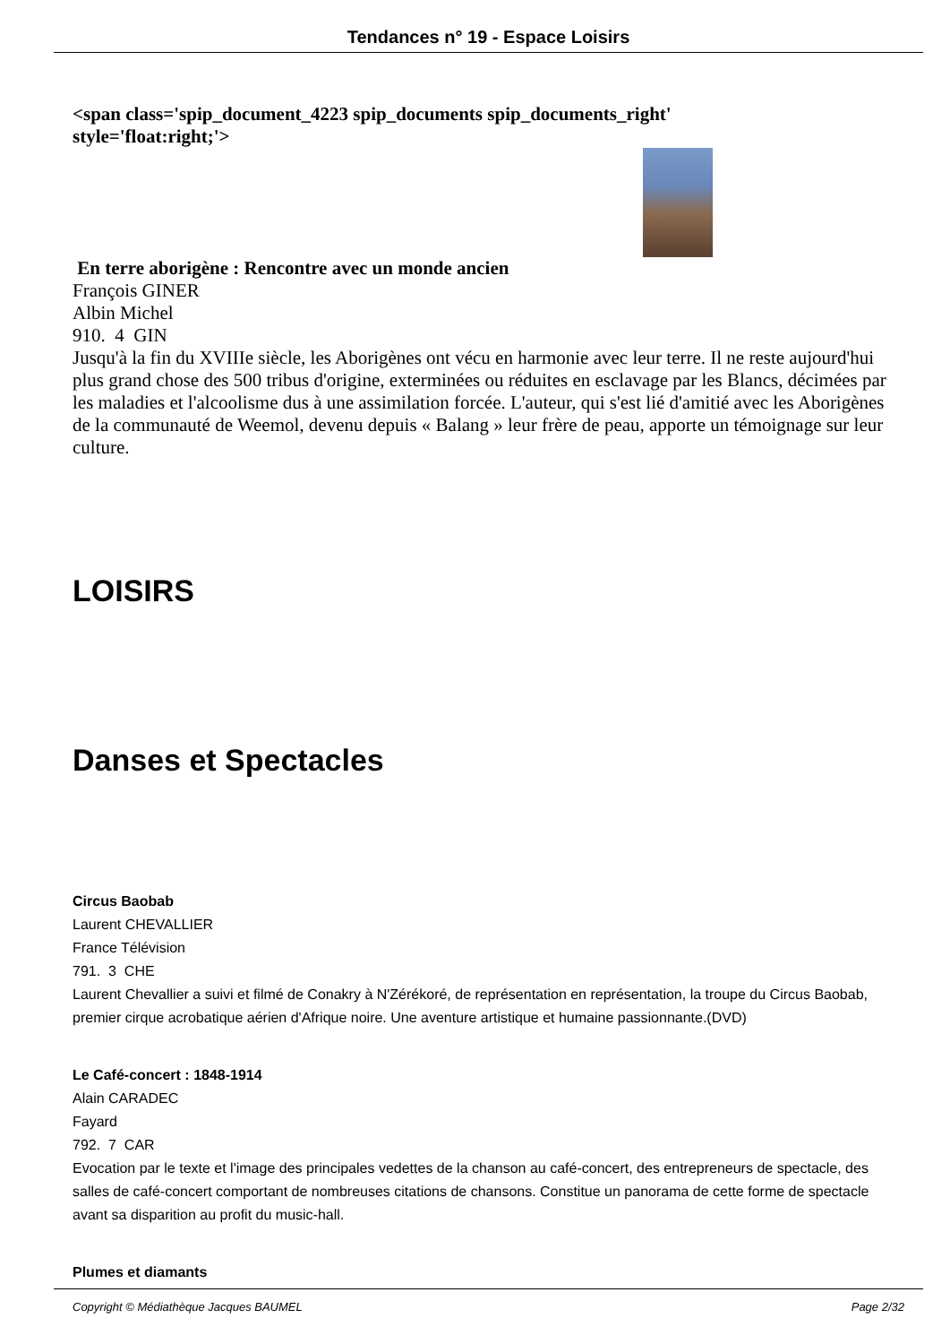Tendances n° 19 - Espace Loisirs
<span class='spip_document_4223 spip_documents spip_documents_right'
style='float:right;'>
En terre aborigène : Rencontre avec un monde ancien
François GINER
Albin Michel
910. 4 GIN
Jusqu'à la fin du XVIIIe siècle, les Aborigènes ont vécu en harmonie avec leur terre. Il ne reste aujourd'hui plus grand chose des 500 tribus d'origine, exterminées ou réduites en esclavage par les Blancs, décimées par les maladies et l'alcoolisme dus à une assimilation forcée. L'auteur, qui s'est lié d'amitié avec les Aborigènes de la communauté de Weemol, devenu depuis « Balang » leur frère de peau, apporte un témoignage sur leur culture.
LOISIRS
Danses et Spectacles
Circus Baobab
Laurent CHEVALLIER
France Télévision
791. 3 CHE
Laurent Chevallier a suivi et filmé de Conakry à N'Zérékoré, de représentation en représentation, la troupe du Circus Baobab, premier cirque acrobatique aérien d'Afrique noire. Une aventure artistique et humaine passionnante.(DVD)
Le Café-concert : 1848-1914
Alain CARADEC
Fayard
792. 7 CAR
Evocation par le texte et l'image des principales vedettes de la chanson au café-concert, des entrepreneurs de spectacle, des salles de café-concert comportant de nombreuses citations de chansons. Constitue un panorama de cette forme de spectacle avant sa disparition au profit du music-hall.
Plumes et diamants
Copyright © Médiathèque Jacques BAUMEL Page 2/32